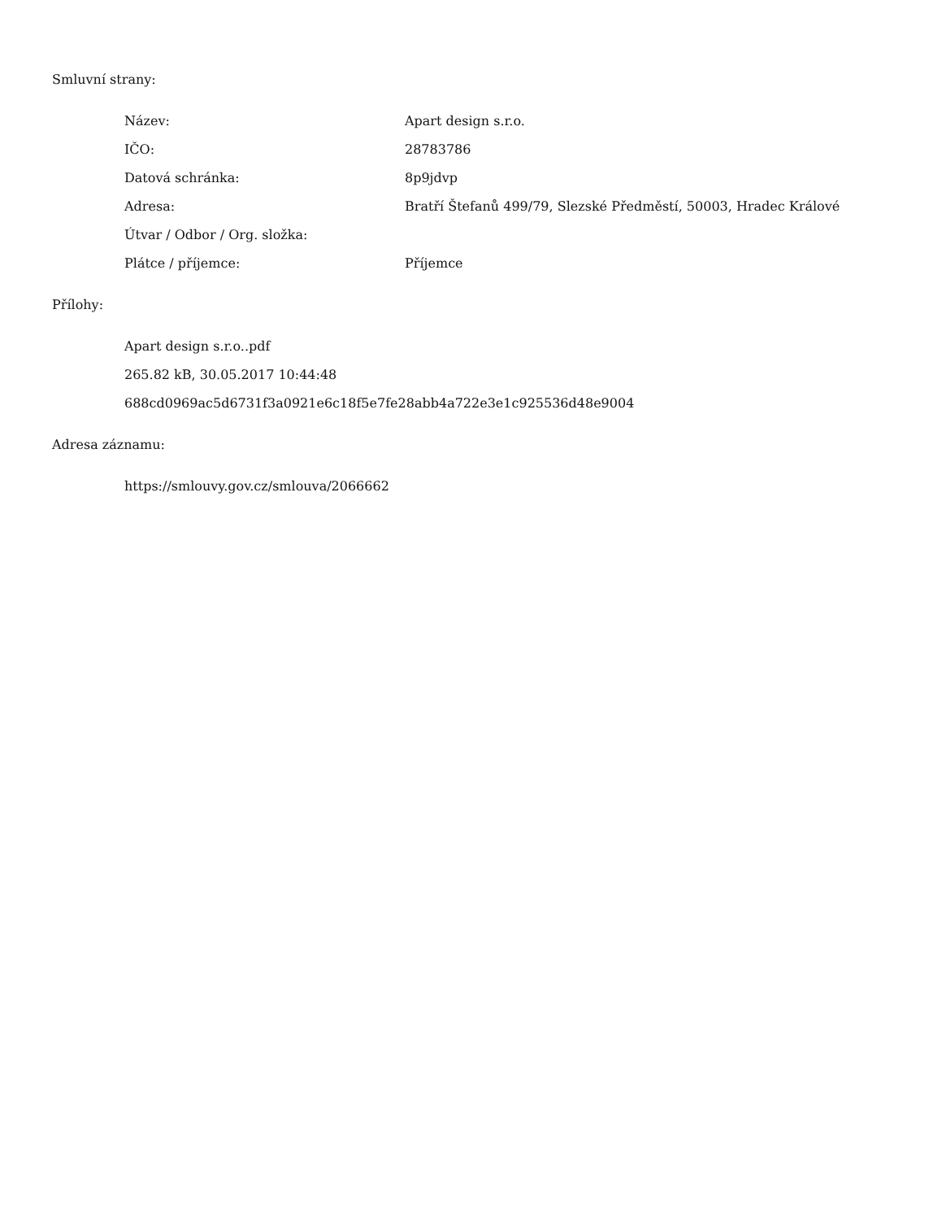Smluvní strany:
| Název: | Apart design s.r.o. |
| IČO: | 28783786 |
| Datová schránka: | 8p9jdvp |
| Adresa: | Bratří Štefanů 499/79, Slezské Předměstí, 50003, Hradec Králové |
| Útvar / Odbor / Org. složka: | |
| Plátce / příjemce: | Příjemce |
Přílohy:
Apart design s.r.o..pdf
265.82 kB, 30.05.2017 10:44:48
688cd0969ac5d6731f3a0921e6c18f5e7fe28abb4a722e3e1c925536d48e9004
Adresa záznamu:
https://smlouvy.gov.cz/smlouva/2066662